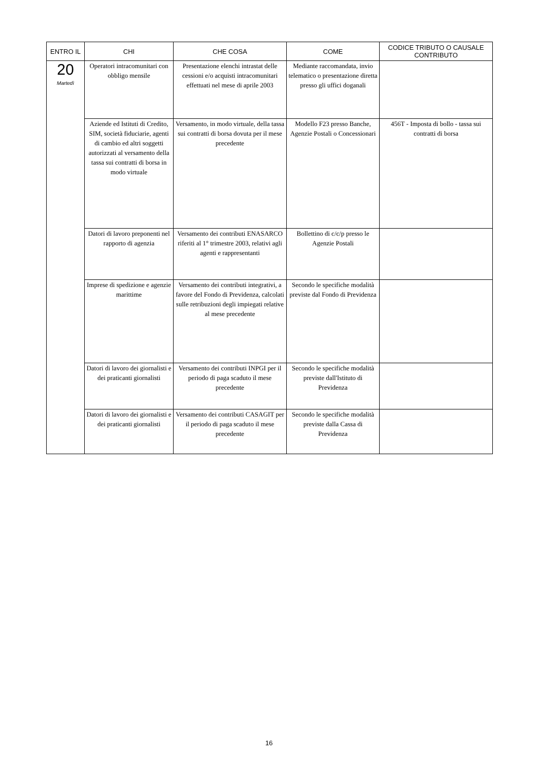| ENTRO IL | CHI | CHE COSA | COME | CODICE TRIBUTO O CAUSALE CONTRIBUTO |
| --- | --- | --- | --- | --- |
| 20 Martedì | Operatori intracomunitari con obbligo mensile | Presentazione elenchi intrastat delle cessioni e/o acquisti intracomunitari effettuati nel mese di aprile 2003 | Mediante raccomandata, invio telematico o presentazione diretta presso gli uffici doganali | |
| | Aziende ed Istituti di Credito, SIM, società fiduciarie, agenti di cambio ed altri soggetti autorizzati al versamento della tassa sui contratti di borsa in modo virtuale | Versamento, in modo virtuale, della tassa sui contratti di borsa dovuta per il mese precedente | Modello F23 presso Banche, Agenzie Postali o Concessionari | 456T - Imposta di bollo - tassa sui contratti di borsa |
| | Datori di lavoro preponenti nel rapporto di agenzia | Versamento dei contributi ENASARCO riferiti al 1° trimestre 2003, relativi agli agenti e rappresentanti | Bollettino di c/c/p presso le Agenzie Postali | |
| | Imprese di spedizione e agenzie marittime | Versamento dei contributi integrativi, a favore del Fondo di Previdenza, calcolati sulle retribuzioni degli impiegati relative al mese precedente | Secondo le specifiche modalità previste dal Fondo di Previdenza | |
| | Datori di lavoro dei giornalisti e dei praticanti giornalisti | Versamento dei contributi INPGI per il periodo di paga scaduto il mese precedente | Secondo le specifiche modalità previste dall'Istituto di Previdenza | |
| | Datori di lavoro dei giornalisti e dei praticanti giornalisti | Versamento dei contributi CASAGIT per il periodo di paga scaduto il mese precedente | Secondo le specifiche modalità previste dalla Cassa di Previdenza | |
16